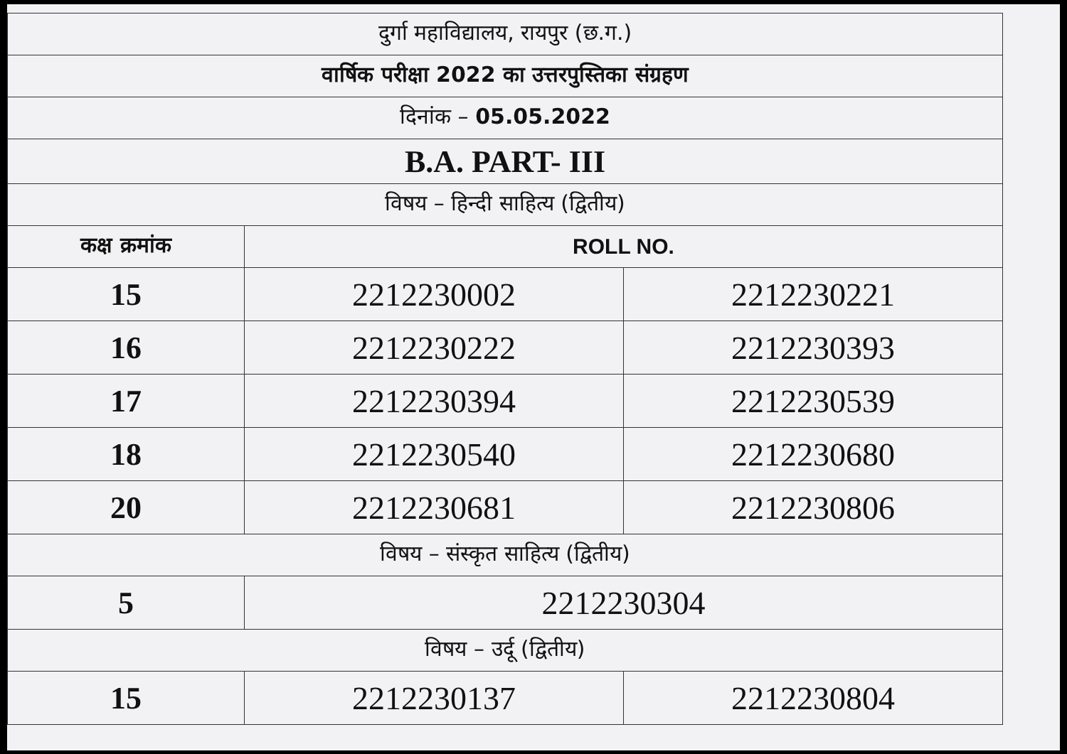| दुर्गा महाविद्यालय, रायपुर (छ.ग.) | | |
| वार्षिक परीक्षा 2022 का उत्तरपुस्तिका संग्रहण | | |
| दिनांक – 05.05.2022 | | |
| B.A. PART- III | | |
| विषय – हिन्दी साहित्य (द्वितीय) | | |
| कक्ष क्रमांक | ROLL NO. | |
| 15 | 2212230002 | 2212230221 |
| 16 | 2212230222 | 2212230393 |
| 17 | 2212230394 | 2212230539 |
| 18 | 2212230540 | 2212230680 |
| 20 | 2212230681 | 2212230806 |
| विषय – संस्कृत साहित्य (द्वितीय) | | |
| 5 | 2212230304 | |
| विषय – उर्दू (द्वितीय) | | |
| 15 | 2212230137 | 2212230804 |